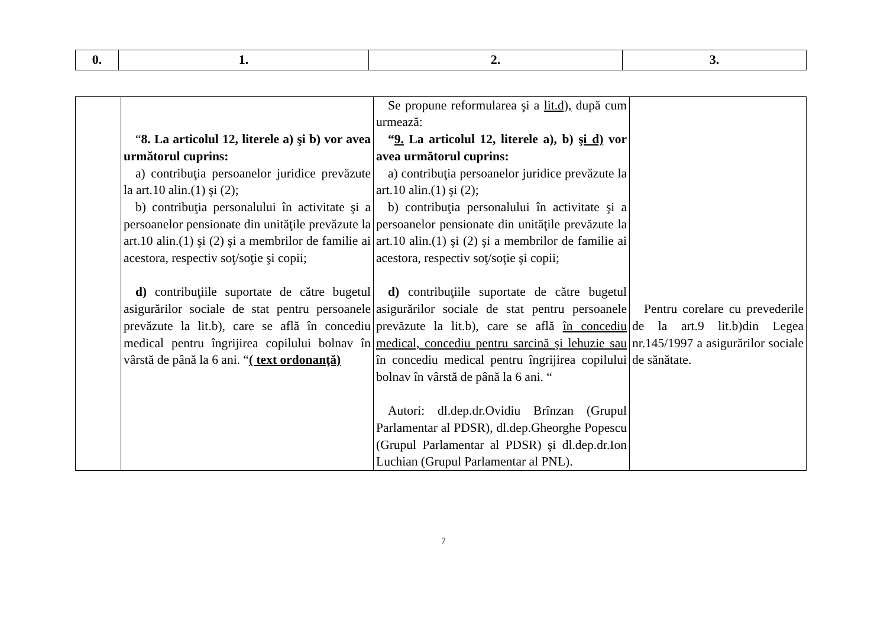| 0. | 1. | 2. | 3. |
| --- | --- | --- | --- |
| | “ 8. La articolul 12, literele a) şi b) vor avea următorul cuprins: a) contribuţia persoanelor juridice prevăzute la art.10 alin.(1) şi (2); b) contribuţia personalului în activitate şi a persoanelor pensionate din unităţile prevăzute la art.10 alin.(1) şi (2) şi a membrilor de familie ai acestora, respectiv soţ/soţie şi copii; d) contribuţiile suportate de către bugetul asigurărilor sociale de stat pentru persoanele prevăzute la lit.b), care se află în concediu medical pentru îngrijirea copilului bolnav în vârstă de până la 6 ani. “ ( text ordonanţă) | Se propune reformularea şi a lit.d), după cum urmează: “ 9. La articolul 12, literele a), b) şi d) vor avea următorul cuprins: a) contribuţia persoanelor juridice prevăzute la art.10 alin.(1) şi (2); b) contribuţia personalului în activitate şi a persoanelor pensionate din unităţile prevăzute la art.10 alin.(1) şi (2) şi a membrilor de familie ai acestora, respectiv soţ/soţie şi copii; d) contribuţiile suportate de către bugetul asigurărilor sociale de stat pentru persoanele prevăzute la lit.b), care se află în concediu medical, concediu pentru sarcină şi lehuzie sau în concediu medical pentru îngrijirea copilului bolnav în vârstă de până la 6 ani. “ Autori: dl.dep.dr.Ovidiu Brînzan (Grupul Parlamentar al PDSR), dl.dep.Gheorghe Popescu (Grupul Parlamentar al PDSR) şi dl.dep.dr.Ion Luchian (Grupul Parlamentar al PNL). | Pentru corelare cu prevederile de la art.9 lit.b)din Legea nr.145/1997 a asigurărilor sociale de sănătate. |
7